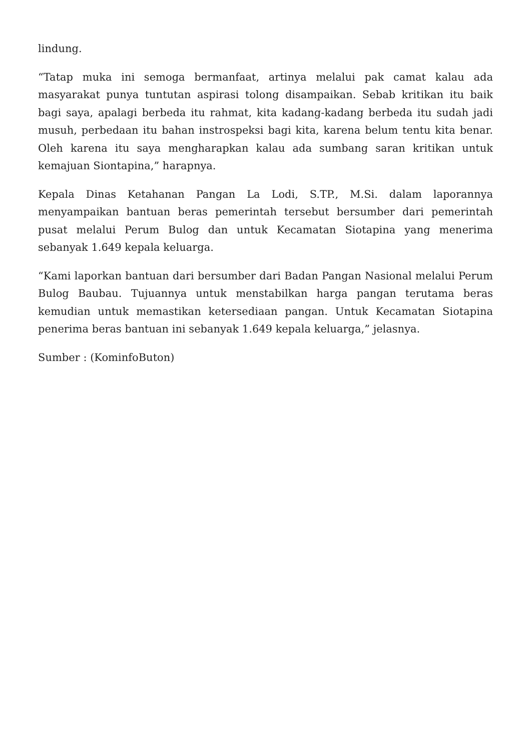lindung.
“Tatap muka ini semoga bermanfaat, artinya melalui pak camat kalau ada masyarakat punya tuntutan aspirasi tolong disampaikan. Sebab kritikan itu baik bagi saya, apalagi berbeda itu rahmat, kita kadang-kadang berbeda itu sudah jadi musuh, perbedaan itu bahan instrospeksi bagi kita, karena belum tentu kita benar. Oleh karena itu saya mengharapkan kalau ada sumbang saran kritikan untuk kemajuan Siontapina,” harapnya.
Kepala Dinas Ketahanan Pangan La Lodi, S.TP., M.Si. dalam laporannya menyampaikan bantuan beras pemerintah tersebut bersumber dari pemerintah pusat melalui Perum Bulog dan untuk Kecamatan Siotapina yang menerima sebanyak 1.649 kepala keluarga.
“Kami laporkan bantuan dari bersumber dari Badan Pangan Nasional melalui Perum Bulog Baubau. Tujuannya untuk menstabilkan harga pangan terutama beras kemudian untuk memastikan ketersediaan pangan. Untuk Kecamatan Siotapina penerima beras bantuan ini sebanyak 1.649 kepala keluarga,” jelasnya.
Sumber : (KominfoButon)